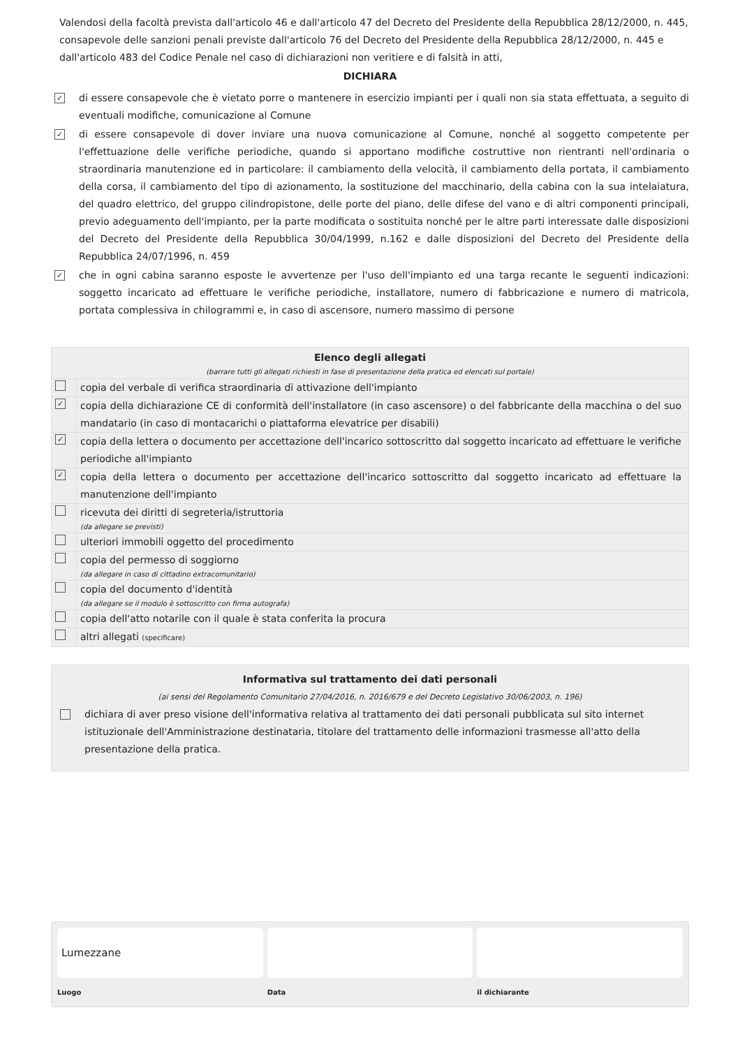Valendosi della facoltà prevista dall'articolo 46 e dall'articolo 47 del Decreto del Presidente della Repubblica 28/12/2000, n. 445, consapevole delle sanzioni penali previste dall'articolo 76 del Decreto del Presidente della Repubblica 28/12/2000, n. 445 e dall'articolo 483 del Codice Penale nel caso di dichiarazioni non veritiere e di falsità in atti,
DICHIARA
✓ di essere consapevole che è vietato porre o mantenere in esercizio impianti per i quali non sia stata effettuata, a seguito di eventuali modifiche, comunicazione al Comune
✓ di essere consapevole di dover inviare una nuova comunicazione al Comune, nonché al soggetto competente per l'effettuazione delle verifiche periodiche, quando si apportano modifiche costruttive non rientranti nell'ordinaria o straordinaria manutenzione ed in particolare: il cambiamento della velocità, il cambiamento della portata, il cambiamento della corsa, il cambiamento del tipo di azionamento, la sostituzione del macchinario, della cabina con la sua intelaiatura, del quadro elettrico, del gruppo cilindropistone, delle porte del piano, delle difese del vano e di altri componenti principali, previo adeguamento dell'impianto, per la parte modificata o sostituita nonché per le altre parti interessate dalle disposizioni del Decreto del Presidente della Repubblica 30/04/1999, n.162 e dalle disposizioni del Decreto del Presidente della Repubblica 24/07/1996, n. 459
✓ che in ogni cabina saranno esposte le avvertenze per l'uso dell'impianto ed una targa recante le seguenti indicazioni: soggetto incaricato ad effettuare le verifiche periodiche, installatore, numero di fabbricazione e numero di matricola, portata complessiva in chilogrammi e, in caso di ascensore, numero massimo di persone
| Elenco degli allegati (barrare tutti gli allegati richiesti in fase di presentazione della pratica ed elencati sul portale) | |
| --- | --- |
| | copia del verbale di verifica straordinaria di attivazione dell'impianto |
| ✓ | copia della dichiarazione CE di conformità dell'installatore (in caso ascensore) o del fabbricante della macchina o del suo mandatario (in caso di montacarichi o piattaforma elevatrice per disabili) |
| ✓ | copia della lettera o documento per accettazione dell'incarico sottoscritto dal soggetto incaricato ad effettuare le verifiche periodiche all'impianto |
| ✓ | copia della lettera o documento per accettazione dell'incarico sottoscritto dal soggetto incaricato ad effettuare la manutenzione dell'impianto |
| | ricevuta dei diritti di segreteria/istruttoria (da allegare se previsti) |
| | ulteriori immobili oggetto del procedimento |
| | copia del permesso di soggiorno (da allegare in caso di cittadino extracomunitario) |
| | copia del documento d'identità (da allegare se il modulo è sottoscritto con firma autografa) |
| | copia dell'atto notarile con il quale è stata conferita la procura |
| | altri allegati (specificare) |
Informativa sul trattamento dei dati personali
(ai sensi del Regolamento Comunitario 27/04/2016, n. 2016/679 e del Decreto Legislativo 30/06/2003, n. 196)
dichiara di aver preso visione dell'informativa relativa al trattamento dei dati personali pubblicata sul sito internet istituzionale dell'Amministrazione destinataria, titolare del trattamento delle informazioni trasmesse all'atto della presentazione della pratica.
Lumezzane
Luogo
Data il dichiarante